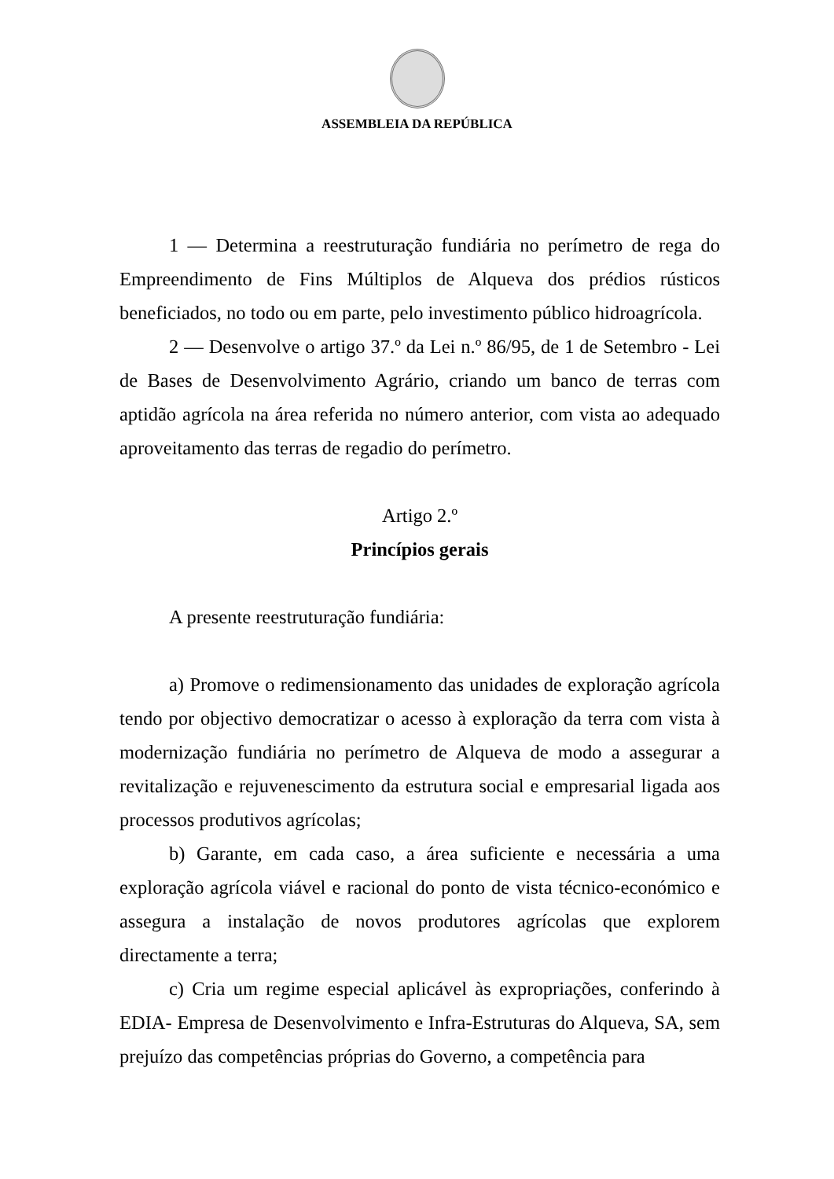ASSEMBLEIA DA REPÚBLICA
1 — Determina a reestruturação fundiária no perímetro de rega do Empreendimento de Fins Múltiplos de Alqueva dos prédios rústicos beneficiados, no todo ou em parte, pelo investimento público hidroagrícola.
2 — Desenvolve o artigo 37.º da Lei n.º 86/95, de 1 de Setembro - Lei de Bases de Desenvolvimento Agrário, criando um banco de terras com aptidão agrícola na área referida no número anterior, com vista ao adequado aproveitamento das terras de regadio do perímetro.
Artigo 2.º
Princípios gerais
A presente reestruturação fundiária:
a) Promove o redimensionamento das unidades de exploração agrícola tendo por objectivo democratizar o acesso à exploração da terra com vista à modernização fundiária no perímetro de Alqueva de modo a assegurar a revitalização e rejuvenescimento da estrutura social e empresarial ligada aos processos produtivos agrícolas;
b) Garante, em cada caso, a área suficiente e necessária a uma exploração agrícola viável e racional do ponto de vista técnico-económico e assegura a instalação de novos produtores agrícolas que explorem directamente a terra;
c) Cria um regime especial aplicável às expropriações, conferindo à EDIA- Empresa de Desenvolvimento e Infra-Estruturas do Alqueva, SA, sem prejuízo das competências próprias do Governo, a competência para